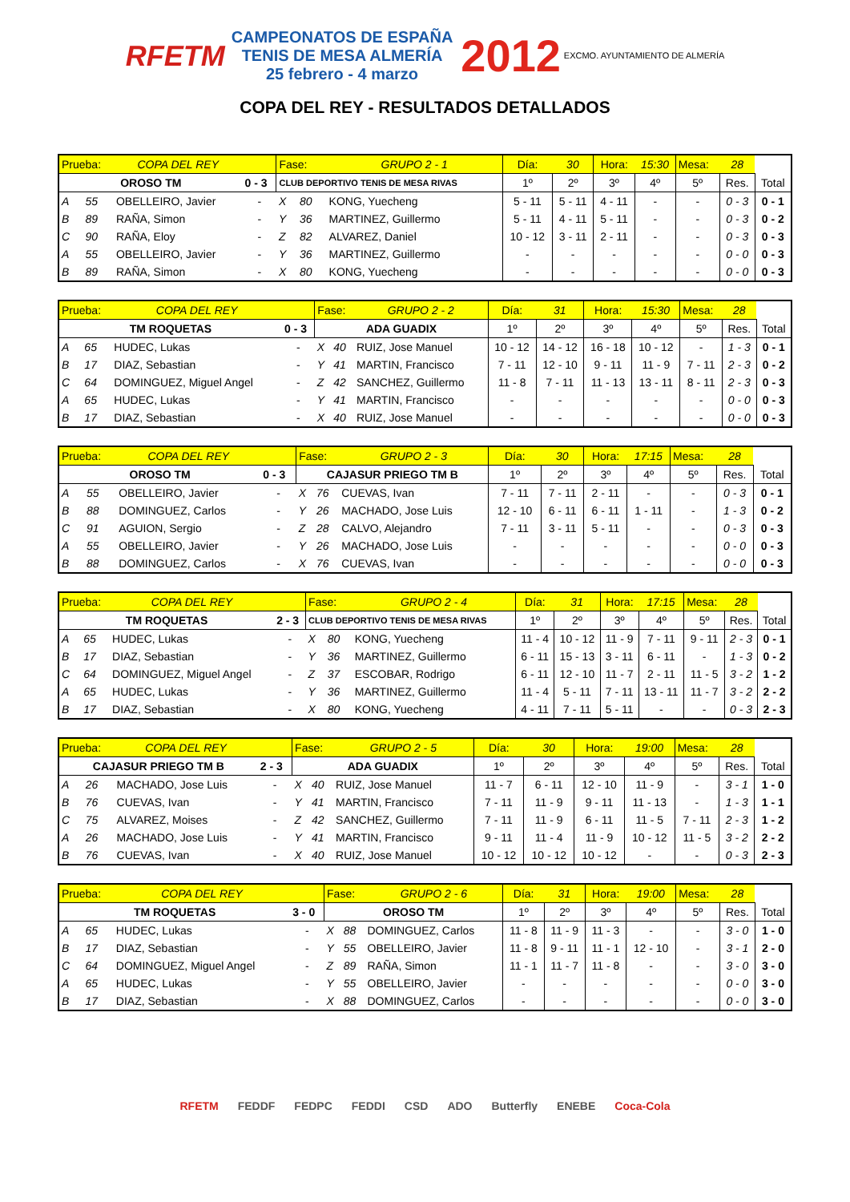RFETM CAMPEONATOS DE ESPAÑA
TENIS DE MESA ALMERÍA
25 febrero - 4 marzo 2012 EXCMO. AYUNTAMIENTO DE ALMERÍA
COPA DEL REY - RESULTADOS DETALLADOS
| Prueba: | | COPA DEL REY | | Fase: | | GRUPO 2 - 1 | Día: | 30 | Hora: | 15:30 | Mesa: | 28 | |
| OROSO TM | | | 0 - 3 | CLUB DEPORTIVO TENIS DE MESA RIVAS | | | 1º | 2º | 3º | 4º | 5º | Res. | Total |
| A | 55 | OBELLEIRO, Javier | - | X | 80 | KONG, Yuecheng | 5 - 11 | 5 - 11 | 4 - 11 | - | - | 0 - 3 | 0 - 1 |
| B | 89 | RAÑA, Simon | - | Y | 36 | MARTINEZ, Guillermo | 5 - 11 | 4 - 11 | 5 - 11 | - | - | 0 - 3 | 0 - 2 |
| C | 90 | RAÑA, Eloy | - | Z | 82 | ALVAREZ, Daniel | 10 - 12 | 3 - 11 | 2 - 11 | - | - | 0 - 3 | 0 - 3 |
| A | 55 | OBELLEIRO, Javier | - | Y | 36 | MARTINEZ, Guillermo | - | - | - | - | - | 0 - 0 | 0 - 3 |
| B | 89 | RAÑA, Simon | - | X | 80 | KONG, Yuecheng | - | - | - | - | - | 0 - 0 | 0 - 3 |
| Prueba: | | COPA DEL REY | | Fase: | | GRUPO 2 - 2 | Día: | 31 | Hora: | 15:30 | Mesa: | 28 | |
| TM ROQUETAS | | | 0 - 3 | ADA GUADIX | | | 1º | 2º | 3º | 4º | 5º | Res. | Total |
| A | 65 | HUDEC, Lukas | - | X | 40 | RUIZ, Jose Manuel | 10 - 12 | 14 - 12 | 16 - 18 | 10 - 12 | - | 1 - 3 | 0 - 1 |
| B | 17 | DIAZ, Sebastian | - | Y | 41 | MARTIN, Francisco | 7 - 11 | 12 - 10 | 9 - 11 | 11 - 9 | 7 - 11 | 2 - 3 | 0 - 2 |
| C | 64 | DOMINGUEZ, Miguel Angel | - | Z | 42 | SANCHEZ, Guillermo | 11 - 8 | 7 - 11 | 11 - 13 | 13 - 11 | 8 - 11 | 2 - 3 | 0 - 3 |
| A | 65 | HUDEC, Lukas | - | Y | 41 | MARTIN, Francisco | - | - | - | - | - | 0 - 0 | 0 - 3 |
| B | 17 | DIAZ, Sebastian | - | X | 40 | RUIZ, Jose Manuel | - | - | - | - | - | 0 - 0 | 0 - 3 |
| Prueba: | | COPA DEL REY | | Fase: | | GRUPO 2 - 3 | Día: | 30 | Hora: | 17:15 | Mesa: | 28 | |
| OROSO TM | | | 0 - 3 | CAJASUR PRIEGO TM B | | | 1º | 2º | 3º | 4º | 5º | Res. | Total |
| A | 55 | OBELLEIRO, Javier | - | X | 76 | CUEVAS, Ivan | 7 - 11 | 7 - 11 | 2 - 11 | - | - | 0 - 3 | 0 - 1 |
| B | 88 | DOMINGUEZ, Carlos | - | Y | 26 | MACHADO, Jose Luis | 12 - 10 | 6 - 11 | 6 - 11 | 1 - 11 | - | 1 - 3 | 0 - 2 |
| C | 91 | AGUION, Sergio | - | Z | 28 | CALVO, Alejandro | 7 - 11 | 3 - 11 | 5 - 11 | - | - | 0 - 3 | 0 - 3 |
| A | 55 | OBELLEIRO, Javier | - | Y | 26 | MACHADO, Jose Luis | - | - | - | - | - | 0 - 0 | 0 - 3 |
| B | 88 | DOMINGUEZ, Carlos | - | X | 76 | CUEVAS, Ivan | - | - | - | - | - | 0 - 0 | 0 - 3 |
| Prueba: | | COPA DEL REY | | Fase: | | GRUPO 2 - 4 | Día: | 31 | Hora: | 17:15 | Mesa: | 28 | |
| TM ROQUETAS | | | 2 - 3 | CLUB DEPORTIVO TENIS DE MESA RIVAS | | | 1º | 2º | 3º | 4º | 5º | Res. | Total |
| A | 65 | HUDEC, Lukas | - | X | 80 | KONG, Yuecheng | 11 - 4 | 10 - 12 | 11 - 9 | 7 - 11 | 9 - 11 | 2 - 3 | 0 - 1 |
| B | 17 | DIAZ, Sebastian | - | Y | 36 | MARTINEZ, Guillermo | 6 - 11 | 15 - 13 | 3 - 11 | 6 - 11 | - | 1 - 3 | 0 - 2 |
| C | 64 | DOMINGUEZ, Miguel Angel | - | Z | 37 | ESCOBAR, Rodrigo | 6 - 11 | 12 - 10 | 11 - 7 | 2 - 11 | 11 - 5 | 3 - 2 | 1 - 2 |
| A | 65 | HUDEC, Lukas | - | Y | 36 | MARTINEZ, Guillermo | 11 - 4 | 5 - 11 | 7 - 11 | 13 - 11 | 11 - 7 | 3 - 2 | 2 - 2 |
| B | 17 | DIAZ, Sebastian | - | X | 80 | KONG, Yuecheng | 4 - 11 | 7 - 11 | 5 - 11 | - | - | 0 - 3 | 2 - 3 |
| Prueba: | | COPA DEL REY | | Fase: | | GRUPO 2 - 5 | Día: | 30 | Hora: | 19:00 | Mesa: | 28 | |
| CAJASUR PRIEGO TM B | | | 2 - 3 | ADA GUADIX | | | 1º | 2º | 3º | 4º | 5º | Res. | Total |
| A | 26 | MACHADO, Jose Luis | - | X | 40 | RUIZ, Jose Manuel | 11 - 7 | 6 - 11 | 12 - 10 | 11 - 9 | - | 3 - 1 | 1 - 0 |
| B | 76 | CUEVAS, Ivan | - | Y | 41 | MARTIN, Francisco | 7 - 11 | 11 - 9 | 9 - 11 | 11 - 13 | - | 1 - 3 | 1 - 1 |
| C | 75 | ALVAREZ, Moises | - | Z | 42 | SANCHEZ, Guillermo | 7 - 11 | 11 - 9 | 6 - 11 | 11 - 5 | 7 - 11 | 2 - 3 | 1 - 2 |
| A | 26 | MACHADO, Jose Luis | - | Y | 41 | MARTIN, Francisco | 9 - 11 | 11 - 4 | 11 - 9 | 10 - 12 | 11 - 5 | 3 - 2 | 2 - 2 |
| B | 76 | CUEVAS, Ivan | - | X | 40 | RUIZ, Jose Manuel | 10 - 12 | 10 - 12 | 10 - 12 | - | - | 0 - 3 | 2 - 3 |
| Prueba: | | COPA DEL REY | | Fase: | | GRUPO 2 - 6 | Día: | 31 | Hora: | 19:00 | Mesa: | 28 | |
| TM ROQUETAS | | | 3 - 0 | OROSO TM | | | 1º | 2º | 3º | 4º | 5º | Res. | Total |
| A | 65 | HUDEC, Lukas | - | X | 88 | DOMINGUEZ, Carlos | 11 - 8 | 11 - 9 | 11 - 3 | - | - | 3 - 0 | 1 - 0 |
| B | 17 | DIAZ, Sebastian | - | Y | 55 | OBELLEIRO, Javier | 11 - 8 | 9 - 11 | 11 - 1 | 12 - 10 | - | 3 - 1 | 2 - 0 |
| C | 64 | DOMINGUEZ, Miguel Angel | - | Z | 89 | RAÑA, Simon | 11 - 1 | 11 - 7 | 11 - 8 | - | - | 3 - 0 | 3 - 0 |
| A | 65 | HUDEC, Lukas | - | Y | 55 | OBELLEIRO, Javier | - | - | - | - | - | 0 - 0 | 3 - 0 |
| B | 17 | DIAZ, Sebastian | - | X | 88 | DOMINGUEZ, Carlos | - | - | - | - | - | 0 - 0 | 3 - 0 |
RFETM FEDDF FEDPC FEDDI CSD ADO Butterfly ENEBE Coca-Cola